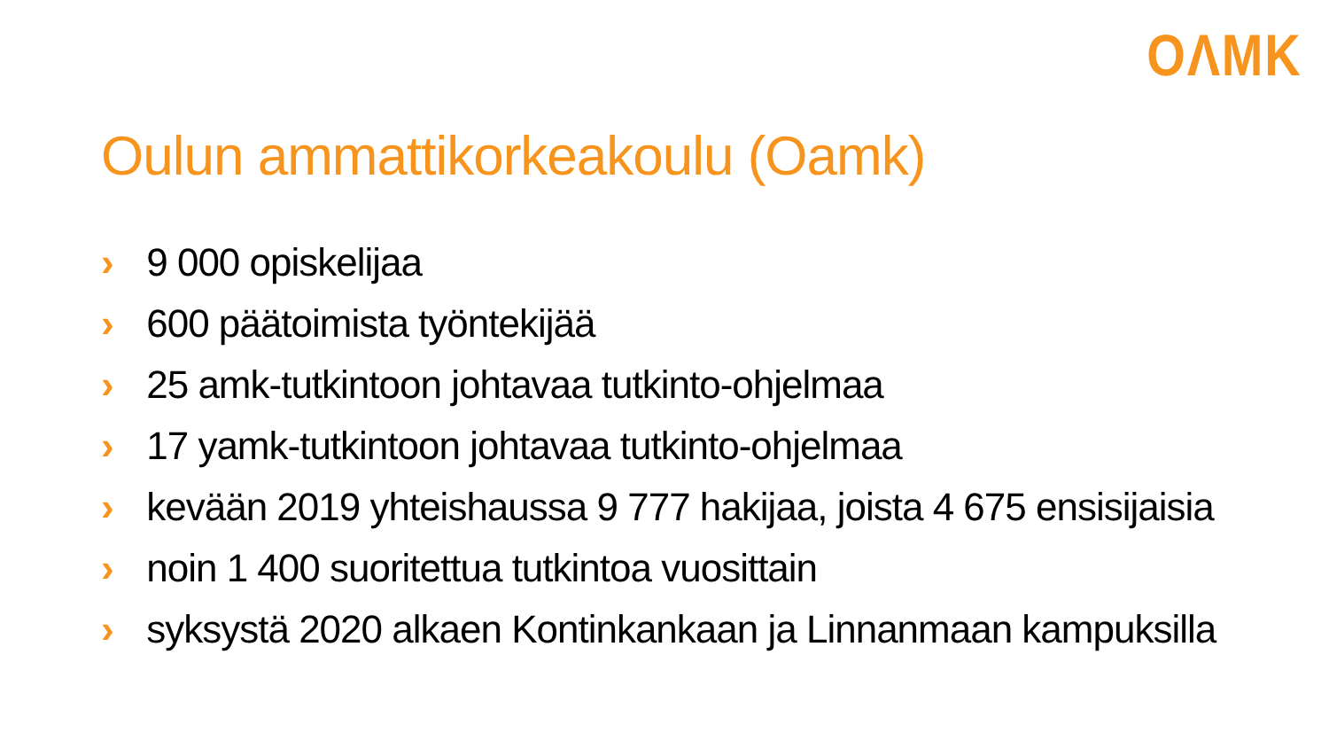OΛMK
Oulun ammattikorkeakoulu (Oamk)
› 9 000 opiskelijaa
› 600 päätoimista työntekijää
› 25 amk-tutkintoon johtavaa tutkinto-ohjelmaa
› 17 yamk-tutkintoon johtavaa tutkinto-ohjelmaa
› kevään 2019 yhteishaussa 9 777 hakijaa, joista 4 675 ensisijaisia
› noin 1 400 suoritettua tutkintoa vuosittain
› syksystä 2020 alkaen Kontinkankaan ja Linnanmaan kampuksilla